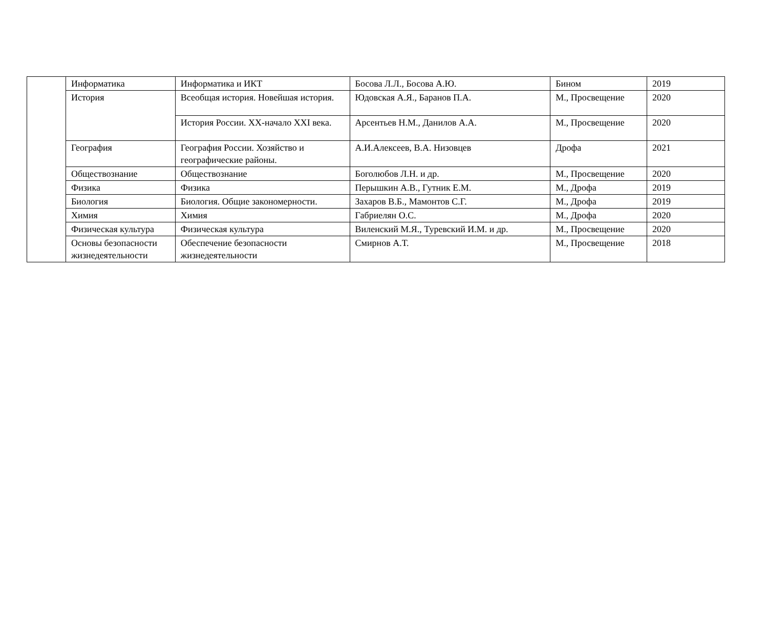| | Информатика | Информатика и ИКТ | Босова Л.Л., Босова А.Ю. | Бином | 2019 |
| | История | Всеобщая история. Новейшая история. | Юдовская А.Я., Баранов П.А. | М., Просвещение | 2020 |
| | | История России. XX-начало XXI века. | Арсентьев Н.М., Данилов А.А. | М., Просвещение | 2020 |
| | География | География России. Хозяйство и географические районы. | А.И.Алексеев, В.А. Низовцев | Дрофа | 2021 |
| | Обществознание | Обществознание | Боголюбов Л.Н. и др. | М., Просвещение | 2020 |
| | Физика | Физика | Перышкин А.В., Гутник Е.М. | М., Дрофа | 2019 |
| | Биология | Биология. Общие закономерности. | Захаров В.Б., Мамонтов С.Г. | М., Дрофа | 2019 |
| | Химия | Химия | Габриелян О.С. | М., Дрофа | 2020 |
| | Физическая культура | Физическая культура | Виленский М.Я., Туревский И.М. и др. | М., Просвещение | 2020 |
| | Основы безопасности жизнедеятельности | Обеспечение безопасности жизнедеятельности | Смирнов А.Т. | М., Просвещение | 2018 |